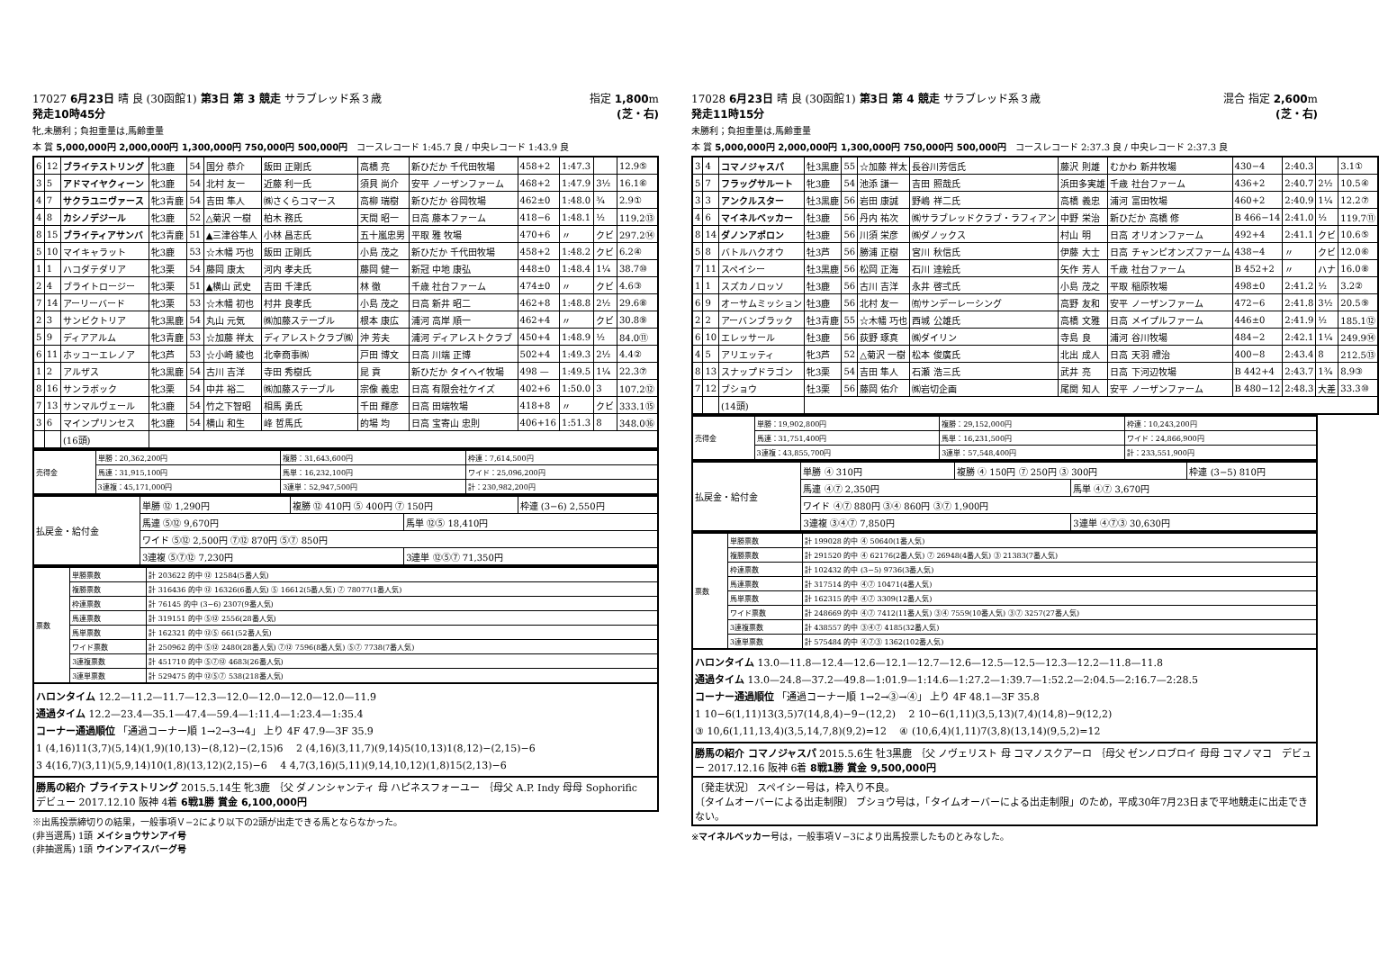17027 6月23日 晴 良 (30函館1) 第3日 第 3 競走 サラブレッド系３歳 指定 1,800m
発走10時45分 (芝・右)
牝,未勝利；負担重量は,馬齢重量
本 賞 5,000,000円 2,000,000円 1,300,000円 750,000円 500,000円 コースレコード 1:45.7 良 / 中央レコード 1:43.9 良
| 6 | 12 | ブライテストリング | 牝3鹿 | 54 | 国分 恭介 | 飯田 正剛氏 | 高橋 亮 | 新ひだか 千代田牧場 | 458+2 | 1:47.3 | | 12.9⑤ |
| 3 | 5 | アドマイヤクィーン | 牝3鹿 | 54 | 北村 友一 | 近藤 利一氏 | 須貝 尚介 | 安平 ノーザンファーム | 468+2 | 1:47.9 | 3½ | 16.1⑥ |
| 4 | 7 | サクラユニヴァース | 牝3青鹿 | 54 | 吉田 隼人 | ㈱さくらコマース | 高柳 瑞樹 | 新ひだか 谷岡牧場 | 462±0 | 1:48.0 | ¾ | 2.9① |
| 4 | 8 | カシノデジール | 牝3鹿 | 52 | △菊沢 一樹 | 柏木 務氏 | 天間 昭一 | 日高 藤本ファーム | 418−6 | 1:48.1 | ½ | 119.2⑬ |
| 8 | 15 | ブライティアサンバ | 牝3青鹿 | 51 | ▲三津谷隼人 | 小林 昌志氏 | 五十嵐忠男 | 平取 雅 牧場 | 470+6 | 〃 | クビ | 297.2⑭ |
| 5 | 10 | マイキャラット | 牝3鹿 | 53 | ☆木幡 巧也 | 飯田 正剛氏 | 小島 茂之 | 新ひだか 千代田牧場 | 458+2 | 1:48.2 | クビ | 6.2④ |
| 1 | 1 | ハコダテダリア | 牝3栗 | 54 | 藤岡 康太 | 河内 孝夫氏 | 藤岡 健一 | 新冠 中地 康弘 | 448±0 | 1:48.4 | 1¼ | 38.7⑩ |
| 2 | 4 | ブライトロージー | 牝3栗 | 51 | ▲横山 武史 | 吉田 千津氏 | 林 徹 | 千歳 社台ファーム | 474±0 | 〃 | クビ | 4.6③ |
| 7 | 14 | アーリーバード | 牝3栗 | 53 | ☆木幡 初也 | 村井 良孝氏 | 小島 茂之 | 日高 新井 昭二 | 462+8 | 1:48.8 | 2½ | 29.6⑧ |
| 2 | 3 | サンビクトリア | 牝3黒鹿 | 54 | 丸山 元気 | ㈱加藤ステーブル | 根本 康広 | 浦河 高岸 順一 | 462+4 | 〃 | クビ | 30.8⑨ |
| 5 | 9 | ディアアルム | 牝3青鹿 | 53 | ☆加藤 祥太 | ディアレストクラブ㈱ | 沖 芳夫 | 浦河 ディアレストクラブ | 450+4 | 1:48.9 | ½ | 84.0⑪ |
| 6 | 11 | ホッコーエレノア | 牝3芦 | 53 | ☆小崎 綾也 | 北幸商事㈱ | 戸田 博文 | 日高 川端 正博 | 502+4 | 1:49.3 | 2½ | 4.4② |
| 1 | 2 | アルザス | 牝3黒鹿 | 54 | 古川 吉洋 | 寺田 秀樹氏 | 昆 貢 | 新ひだか タイヘイ牧場 | 498 — | 1:49.5 | 1¼ | 22.3⑦ |
| 8 | 16 | サンラボック | 牝3栗 | 54 | 中井 裕二 | ㈱加藤ステーブル | 宗像 義忠 | 日高 有限会社ケイズ | 402+6 | 1:50.0 | 3 | 107.2⑫ |
| 7 | 13 | サンマルヴェール | 牝3鹿 | 54 | 竹之下智昭 | 相馬 勇氏 | 千田 輝彦 | 日高 田端牧場 | 418+8 | 〃 | クビ | 333.1⑮ |
| 3 | 6 | マインプリンセス | 牝3鹿 | 54 | 横山 和生 | 峰 哲馬氏 | 的場 均 | 日高 宝寄山 忠則 | 406+16 | 1:51.3 | 8 | 348.0⑯ |
| | | (16頭) | | | | | | | | | | |
| 売得金 | 単勝：20,362,200円 | 複勝：31,643,600円 | 枠連：7,614,500円 |
| | 馬連：31,915,100円 | 馬単：16,232,100円 | ワイド：25,096,200円 |
| | 3連複：45,171,000円 | 3連単：52,947,500円 | 計：230,982,200円 |
| 払戻金・給付金 | 単勝 ⑫ 1,290円 | 複勝 ⑫ 410円 ⑤ 400円 ⑦ 150円 | | 枠連 (3−6) 2,550円 |
| | 馬連 ⑤⑫ 9,670円 | | 馬単 ⑫⑤ 18,410円 | |
| | ワイド ⑤⑫ 2,500円 ⑦⑫ 870円 ⑤⑦ 850円 | | | |
| | 3連複 ⑤⑦⑫ 7,230円 | | 3連単 ⑫⑤⑦ 71,350円 | |
| 票数 | 単勝票数 | 計 203622 的中 ⑫ 12584(5番人気) |
| | 複勝票数 | 計 316436 的中 ⑫ 16326(6番人気) ⑤ 16612(5番人気) ⑦ 78077(1番人気) |
| | 枠連票数 | 計 76145 的中 (3−6) 2307(9番人気) |
| | 馬連票数 | 計 319151 的中 ⑤⑫ 2556(28番人気) |
| | 馬単票数 | 計 162321 的中 ⑫⑤ 661(52番人気) |
| | ワイド票数 | 計 250962 的中 ⑤⑫ 2480(28番人気) ⑦⑫ 7596(8番人気) ⑤⑦ 7738(7番人気) |
| | 3連複票数 | 計 451710 的中 ⑤⑦⑫ 4683(26番人気) |
| | 3連単票数 | 計 529475 的中 ⑫⑤⑦ 538(218番人気) |
ハロンタイム 12.2—11.2—11.7—12.3—12.0—12.0—12.0—12.0—11.9
通過タイム 12.2—23.4—35.1—47.4—59.4—1:11.4—1:23.4—1:35.4
コーナー通過順位 「通過コーナー順 1→2→3→4」 上り 4F 47.9—3F 35.9
1 (4,16)11(3,7)(5,14)(1,9)(10,13)−(8,12)−(2,15)6 　2 (4,16)(3,11,7)(9,14)5(10,13)1(8,12)−(2,15)−6
3 4(16,7)(3,11)(5,9,14)10(1,8)(13,12)(2,15)−6 　4 4,7(3,16)(5,11)(9,14,10,12)(1,8)15(2,13)−6
勝馬の紹介 ブライテストリング 2015.5.14生 牝3鹿 ｛父 ダノンシャンティ 母 ハピネスフォーユー ｛母父 A.P. Indy 母母 Sophorific　デビュー 2017.12.10 阪神 4着 6戦1勝 賞金 6,100,000円
※出馬投票締切りの結果，一般事項Ｖ−2により以下の2頭が出走できる馬とならなかった。
(非当選馬) 1頭 メイショウサンアイ号
(非抽選馬) 1頭 ウインアイスバーグ号
17028 6月23日 晴 良 (30函館1) 第3日 第 4 競走 サラブレッド系３歳 混合 指定 2,600m
発走11時15分 (芝・右)
未勝利；負担重量は,馬齢重量
本 賞 5,000,000円 2,000,000円 1,300,000円 750,000円 500,000円 コースレコード 2:37.3 良 / 中央レコード 2:37.3 良
| 3 | 4 | コマノジャスパ | 牡3黒鹿 | 55 | ☆加藤 祥太 | 長谷川芳信氏 | 藤沢 則雄 | むかわ 新井牧場 | 430−4 | 2:40.3 | | 3.1① |
| 5 | 7 | フラッグサルート | 牝3鹿 | 54 | 池添 謙一 | 吉田 照哉氏 | 浜田多実雄 | 千歳 社台ファーム | 436+2 | 2:40.7 | 2½ | 10.5④ |
| 3 | 3 | アンクルスター | 牡3黒鹿 | 56 | 岩田 康誠 | 野嶋 祥二氏 | 高橋 義忠 | 浦河 富田牧場 | 460+2 | 2:40.9 | 1¼ | 12.2⑦ |
| 4 | 6 | マイネルベッカー | 牡3鹿 | 56 | 丹内 祐次 | ㈱サラブレッドクラブ・ラフィアン | 中野 栄治 | 新ひだか 高橋 修 | B 466−14 | 2:41.0 | ½ | 119.7⑪ |
| 8 | 14 | ダノンアポロン | 牡3鹿 | 56 | 川須 栄彦 | ㈱ダノックス | 村山 明 | 日高 オリオンファーム | 492+4 | 2:41.1 | クビ | 10.6⑤ |
| 5 | 8 | バトルハクオウ | 牡3芦 | 56 | 勝浦 正樹 | 宮川 秋信氏 | 伊藤 大士 | 日高 チャンピオンズファーム | 438−4 | 〃 | クビ | 12.0⑥ |
| 7 | 11 | スペイシー | 牡3黒鹿 | 56 | 松岡 正海 | 石川 達絵氏 | 矢作 芳人 | 千歳 社台ファーム | B 452+2 | 〃 | ハナ | 16.0⑧ |
| 1 | 1 | スズカノロッソ | 牡3鹿 | 56 | 古川 吉洋 | 永井 啓弍氏 | 小島 茂之 | 平取 稲原牧場 | 498±0 | 2:41.2 | ½ | 3.2② |
| 6 | 9 | オーサムミッション | 牡3鹿 | 56 | 北村 友一 | ㈲サンデーレーシング | 高野 友和 | 安平 ノーザンファーム | 472−6 | 2:41.8 | 3½ | 20.5⑨ |
| 2 | 2 | アーバンブラック | 牡3青鹿 | 55 | ☆木幡 巧也 | 西城 公雄氏 | 高橋 文雅 | 日高 メイプルファーム | 446±0 | 2:41.9 | ½ | 185.1⑫ |
| 6 | 10 | エレッサール | 牡3鹿 | 56 | 荻野 琢真 | ㈱ダイリン | 寺島 良 | 浦河 谷川牧場 | 484−2 | 2:42.1 | 1¼ | 249.9⑭ |
| 4 | 5 | アリエッティ | 牝3芦 | 52 | △菊沢 一樹 | 松本 俊廣氏 | 北出 成人 | 日高 天羽 禮治 | 400−8 | 2:43.4 | 8 | 212.5⑬ |
| 8 | 13 | スナップドラゴン | 牝3栗 | 54 | 吉田 隼人 | 石瀬 浩三氏 | 武井 亮 | 日高 下河辺牧場 | B 442+4 | 2:43.7 | 1¾ | 8.9③ |
| 7 | 12 | ブショウ | 牡3栗 | 56 | 藤岡 佑介 | ㈱岩切企画 | 尾関 知人 | 安平 ノーザンファーム | B 480−12 | 2:48.3 | 大差 | 33.3⑩ |
| | | (14頭) | | | | | | | | | | |
| 売得金 | 単勝：19,902,800円 | 複勝：29,152,000円 | 枠連：10,243,200円 |
| | 馬連：31,751,400円 | 馬単：16,231,500円 | ワイド：24,866,900円 |
| | 3連複：43,855,700円 | 3連単：57,548,400円 | 計：233,551,900円 |
| 払戻金・給付金 | 単勝 ④ 310円 | 複勝 ④ 150円 ⑦ 250円 ③ 300円 | | 枠連 (3−5) 810円 |
| | 馬連 ④⑦ 2,350円 | | 馬単 ④⑦ 3,670円 | |
| | ワイド ④⑦ 880円 ③④ 860円 ③⑦ 1,900円 | | | |
| | 3連複 ③④⑦ 7,850円 | | 3連単 ④⑦③ 30,630円 | |
| 票数 | 単勝票数 | 計 199028 的中 ④ 50640(1番人気) |
| | 複勝票数 | 計 291520 的中 ④ 62176(2番人気) ⑦ 26948(4番人気) ③ 21383(7番人気) |
| | 枠連票数 | 計 102432 的中 (3−5) 9736(3番人気) |
| | 馬連票数 | 計 317514 的中 ④⑦ 10471(4番人気) |
| | 馬単票数 | 計 162315 的中 ④⑦ 3309(12番人気) |
| | ワイド票数 | 計 248669 的中 ④⑦ 7412(11番人気) ③④ 7559(10番人気) ③⑦ 3257(27番人気) |
| | 3連複票数 | 計 438557 的中 ③④⑦ 4185(32番人気) |
| | 3連単票数 | 計 575484 的中 ④⑦③ 1362(102番人気) |
ハロンタイム 13.0—11.8—12.4—12.6—12.1—12.7—12.6—12.5—12.5—12.3—12.2—11.8—11.8
通過タイム 13.0—24.8—37.2—49.8—1:01.9—1:14.6—1:27.2—1:39.7—1:52.2—2:04.5—2:16.7—2:28.5
コーナー通過順位 「通過コーナー順 1→2→③→④」 上り 4F 48.1—3F 35.8
1 10−6(1,11)13(3,5)7(14,8,4)−9−(12,2) 　2 10−6(1,11)(3,5,13)(7,4)(14,8)−9(12,2)
③ 10,6(1,11,13,4)(3,5,14,7,8)(9,2)=12 　④ (10,6,4)(1,11)7(3,8)(13,14)(9,5,2)=12
勝馬の紹介 コマノジャスパ 2015.5.6生 牡3黒鹿 ｛父 ノヴェリスト 母 コマノスクアーロ ｛母父 ゼンノロブロイ 母母 コマノマコ　デビュー 2017.12.16 阪神 6着 8戦1勝 賞金 9,500,000円
〔発走状況〕 スペイシー号は，枠入り不良。
〔タイムオーバーによる出走制限〕 ブショウ号は，「タイムオーバーによる出走制限」のため，平成30年7月23日まで平地競走に出走できない。
※マイネルベッカー号は，一般事項Ｖ−3により出馬投票したものとみなした。